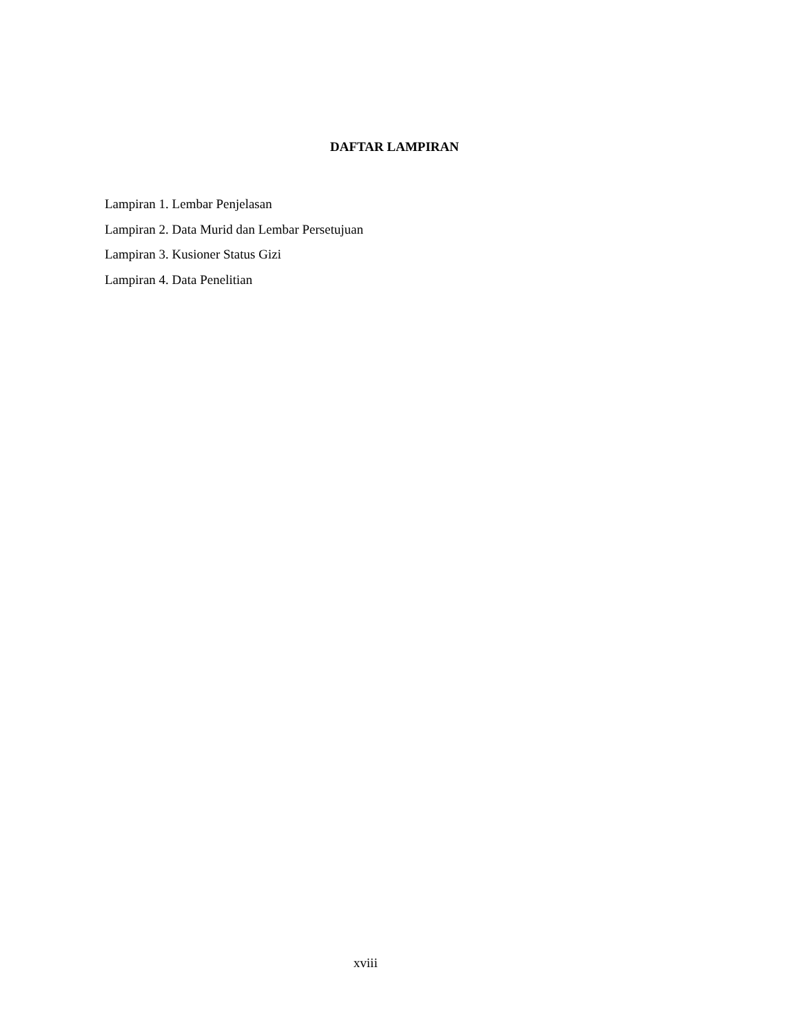DAFTAR LAMPIRAN
Lampiran 1. Lembar Penjelasan
Lampiran 2. Data Murid dan Lembar Persetujuan
Lampiran 3. Kusioner Status Gizi
Lampiran 4. Data Penelitian
xviii